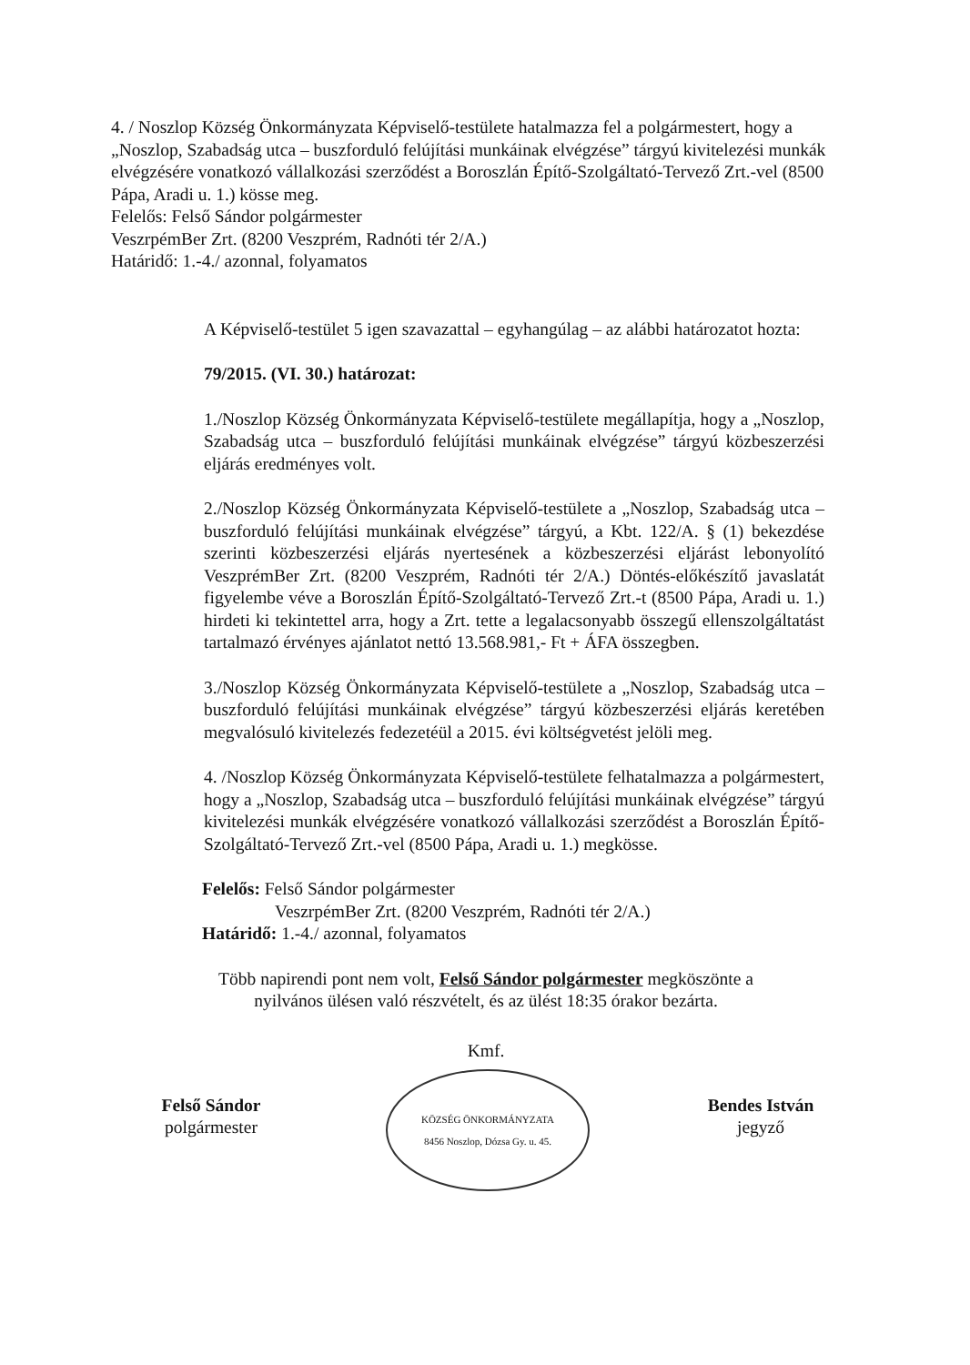4. / Noszlop Község Önkormányzata Képviselő-testülete hatalmazza fel a polgármestert, hogy a „Noszlop, Szabadság utca – buszforduló felújítási munkáinak elvégzése” tárgyú kivitelezési munkák elvégzésére vonatkozó vállalkozási szerződést a Boroszlán Építő-Szolgáltató-Tervező Zrt.-vel (8500 Pápa, Aradi u. 1.) kösse meg.
Felelős: Felső Sándor polgármester
VeszrpémBer Zrt. (8200 Veszprém, Radnóti tér 2/A.)
Határidő: 1.-4./ azonnal, folyamatos
A Képviselő-testület 5 igen szavazattal – egyhangúlag – az alábbi határozatot hozta:
79/2015. (VI. 30.) határozat:
1./Noszlop Község Önkormányzata Képviselő-testülete megállapítja, hogy a „Noszlop, Szabadság utca – buszforduló felújítási munkáinak elvégzése” tárgyú közbeszerzési eljárás eredményes volt.
2./Noszlop Község Önkormányzata Képviselő-testülete a „Noszlop, Szabadság utca – buszforduló felújítási munkáinak elvégzése” tárgyú, a Kbt. 122/A. § (1) bekezdése szerinti közbeszerzési eljárás nyertesének a közbeszerzési eljárást lebonyolító VeszprémBer Zrt. (8200 Veszprém, Radnóti tér 2/A.) Döntés-előkészítő javaslatát figyelembe véve a Boroszlán Építő-Szolgáltató-Tervező Zrt.-t (8500 Pápa, Aradi u. 1.) hirdeti ki tekintettel arra, hogy a Zrt. tette a legalacsonyabb összegű ellenszolgáltatást tartalmazó érvényes ajánlatot nettó 13.568.981,- Ft + ÁFA összegben.
3./Noszlop Község Önkormányzata Képviselő-testülete a „Noszlop, Szabadság utca – buszforduló felújítási munkáinak elvégzése” tárgyú közbeszerzési eljárás keretében megvalósuló kivitelezés fedezetéül a 2015. évi költségvetést jelöli meg.
4. /Noszlop Község Önkormányzata Képviselő-testülete felhatalmazza a polgármestert, hogy a „Noszlop, Szabadság utca – buszforduló felújítási munkáinak elvégzése” tárgyú kivitelezési munkák elvégzésére vonatkozó vállalkozási szerződést a Boroszlán Építő-Szolgáltató-Tervező Zrt.-vel (8500 Pápa, Aradi u. 1.) megkösse.
Felelős: Felső Sándor polgármester
VeszrpémBer Zrt. (8200 Veszprém, Radnóti tér 2/A.)
Határidő: 1.-4./ azonnal, folyamatos
Több napirendi pont nem volt, Felső Sándor polgármester megköszönte a
nyilvános ülésen való részvételt, és az ülést 18:35 órakor bezárta.
Felső Sándor
polgármester
Kmf.
KÖZSÉG ÖNKORMÁNYZATA
8456 Noszlop, Dózsa Gy. u. 45.
Bendes István
jegyző